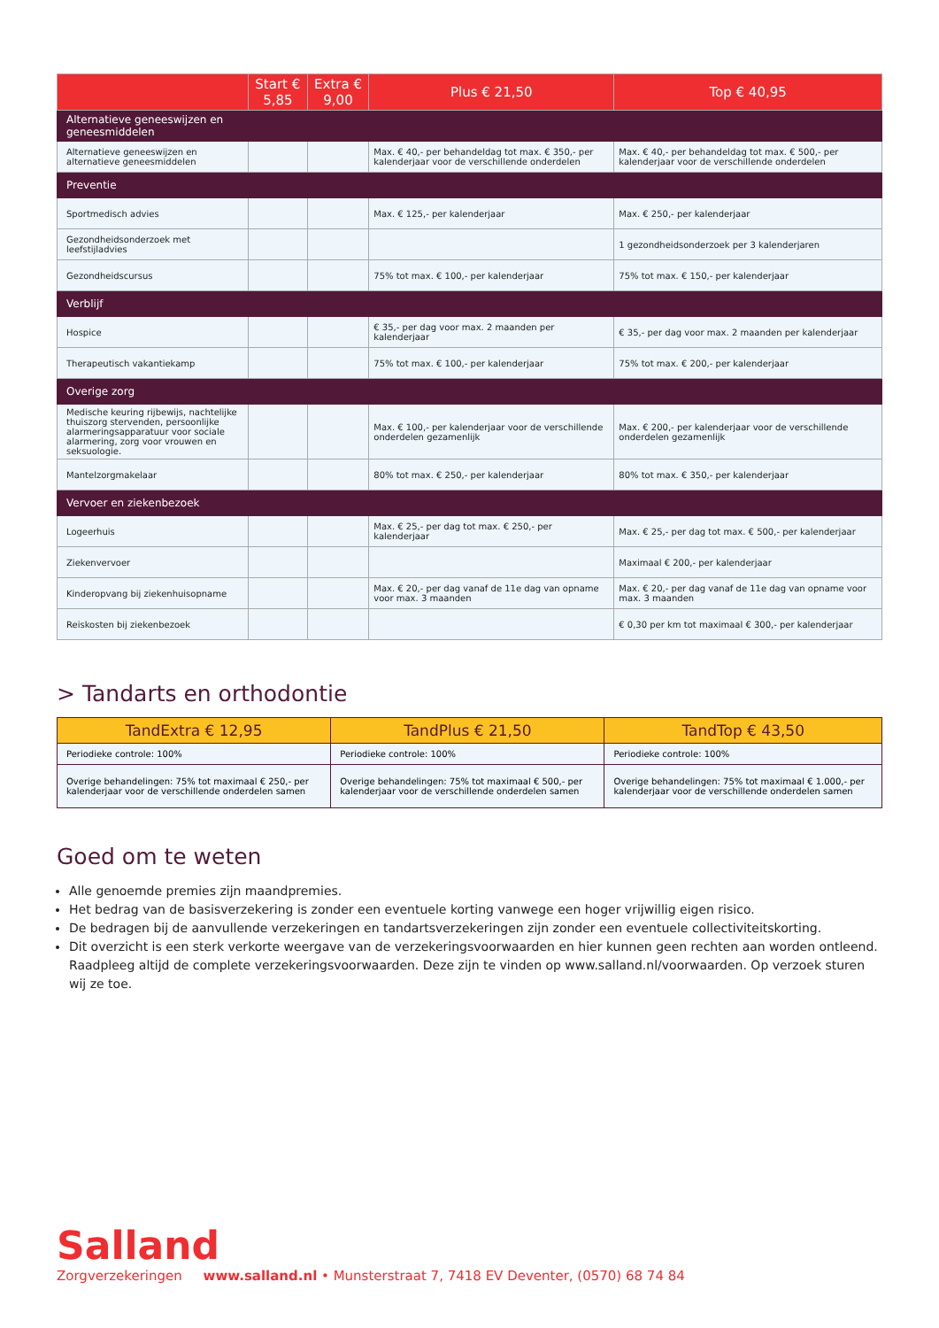| | Start € 5,85 | Extra € 9,00 | Plus € 21,50 | Top € 40,95 |
| --- | --- | --- | --- | --- |
| Alternatieve geneeswijzen en geneesmiddelen | | | | |
| Alternatieve geneeswijzen en alternatieve geneesmiddelen | | | Max. € 40,- per behandeldag tot max. € 350,- per kalenderjaar voor de verschillende onderdelen | Max. € 40,- per behandeldag tot max. € 500,- per kalenderjaar voor de verschillende onderdelen |
| Preventie | | | | |
| Sportmedisch advies | | | Max. € 125,- per kalenderjaar | Max. € 250,- per kalenderjaar |
| Gezondheidsonderzoek met leefstijladvies | | | | 1 gezondheidsonderzoek per 3 kalenderjaren |
| Gezondheidscursus | | | 75% tot max. € 100,- per kalenderjaar | 75% tot max. € 150,- per kalenderjaar |
| Verblijf | | | | |
| Hospice | | | € 35,- per dag voor max. 2 maanden per kalenderjaar | € 35,- per dag voor max. 2 maanden per kalenderjaar |
| Therapeutisch vakantiekamp | | | 75% tot max. € 100,- per kalenderjaar | 75% tot max. € 200,- per kalenderjaar |
| Overige zorg | | | | |
| Medische keuring rijbewijs, nachtelijke thuiszorg stervenden, persoonlijke alarmeringsapparatuur voor sociale alarmering, zorg voor vrouwen en seksuologie. | | | Max. € 100,- per kalenderjaar voor de verschillende onderdelen gezamenlijk | Max. € 200,- per kalenderjaar voor de verschillende onderdelen gezamenlijk |
| Mantelzorgmakelaar | | | 80% tot max. € 250,- per kalenderjaar | 80% tot max. € 350,- per kalenderjaar |
| Vervoer en ziekenbezoek | | | | |
| Logeerhuis | | | Max. € 25,- per dag tot max. € 250,- per kalenderjaar | Max. € 25,- per dag tot max. € 500,- per kalenderjaar |
| Ziekenvervoer | | | | Maximaal € 200,- per kalenderjaar |
| Kinderopvang bij ziekenhuisopname | | | Max. € 20,- per dag vanaf de 11e dag van opname voor max. 3 maanden | Max. € 20,- per dag vanaf de 11e dag van opname voor max. 3 maanden |
| Reiskosten bij ziekenbezoek | | | | € 0,30 per km tot maximaal € 300,- per kalenderjaar |
> Tandarts en orthodontie
| TandExtra € 12,95 | TandPlus € 21,50 | TandTop € 43,50 |
| --- | --- | --- |
| Periodieke controle: 100% | Periodieke controle: 100% | Periodieke controle: 100% |
| Overige behandelingen: 75% tot maximaal € 250,- per kalenderjaar voor de verschillende onderdelen samen | Overige behandelingen: 75% tot maximaal € 500,- per kalenderjaar voor de verschillende onderdelen samen | Overige behandelingen: 75% tot maximaal € 1.000,- per kalenderjaar voor de verschillende onderdelen samen |
Goed om te weten
Alle genoemde premies zijn maandpremies.
Het bedrag van de basisverzekering is zonder een eventuele korting vanwege een hoger vrijwillig eigen risico.
De bedragen bij de aanvullende verzekeringen en tandartsverzekeringen zijn zonder een eventuele collectiviteitskorting.
Dit overzicht is een sterk verkorte weergave van de verzekeringsvoorwaarden en hier kunnen geen rechten aan worden ontleend. Raadpleeg altijd de complete verzekeringsvoorwaarden. Deze zijn te vinden op www.salland.nl/voorwaarden. Op verzoek sturen wij ze toe.
Salland
Zorgverzekeringen www.salland.nl • Munsterstraat 7, 7418 EV Deventer, (0570) 68 74 84